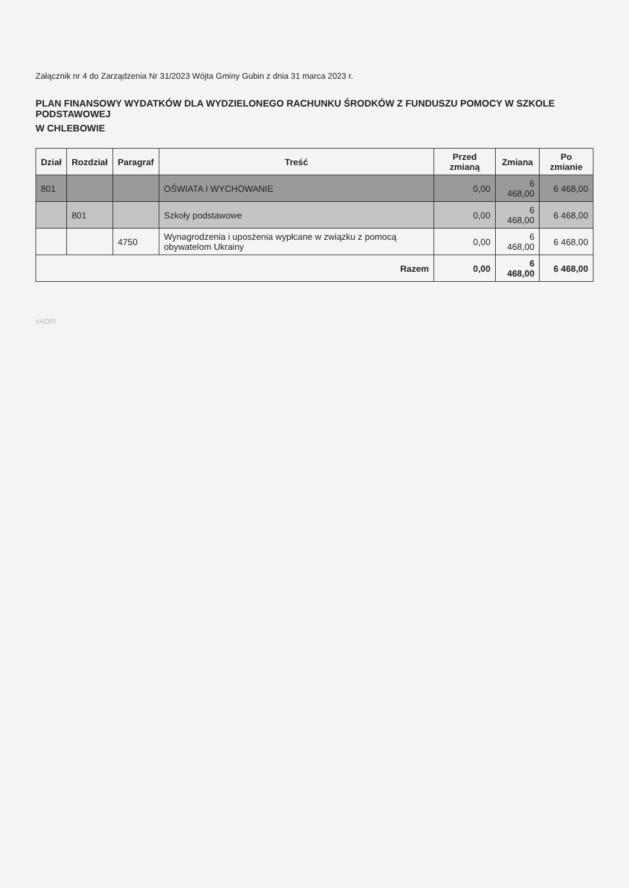Załącznik nr 4 do Zarządzenia Nr 31/2023 Wójta Gminy Gubin z dnia 31 marca 2023 r.
PLAN FINANSOWY WYDATKÓW DLA WYDZIELONEGO RACHUNKU ŚRODKÓW Z FUNDUSZU POMOCY W SZKOLE PODSTAWOWEJ
W CHLEBOWIE
| Dział | Rozdział | Paragraf | Treść | Przed zmianą | Zmiana | Po zmianie |
| --- | --- | --- | --- | --- | --- | --- |
| 801 | | | OŚWIATA I WYCHOWANIE | 0,00 | 6 468,00 | 6 468,00 |
| | 801 | | Szkoły podstawowe | 0,00 | 6 468,00 | 6 468,00 |
| | | 4750 | Wynagrodzenia i uposżenia wypłcane w związku z pomocą obywatelom Ukrainy | 0,00 | 6 468,00 | 6 468,00 |
| Razem | | | | 0,00 | 6 468,00 | 6 468,00 |
#ADR!